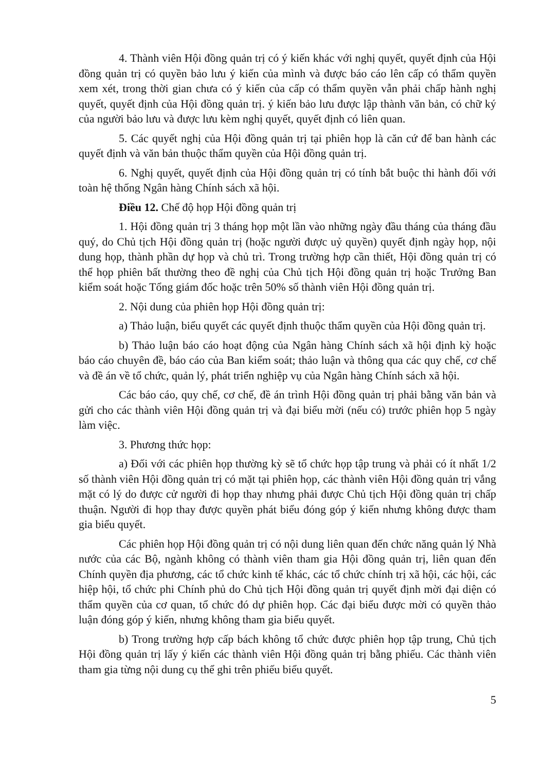4. Thành viên Hội đồng quản trị có ý kiến khác với nghị quyết, quyết định của Hội đồng quản trị có quyền bảo lưu ý kiến của mình và được báo cáo lên cấp có thẩm quyền xem xét, trong thời gian chưa có ý kiến của cấp có thẩm quyền vẫn phải chấp hành nghị quyết, quyết định của Hội đồng quản trị. ý kiến bảo lưu được lập thành văn bản, có chữ ký của người bảo lưu và được lưu kèm nghị quyết, quyết định có liên quan.
5. Các quyết nghị của Hội đồng quản trị tại phiên họp là căn cứ để ban hành các quyết định và văn bản thuộc thẩm quyền của Hội đồng quản trị.
6. Nghị quyết, quyết định của Hội đồng quản trị có tính bắt buộc thi hành đối với toàn hệ thống Ngân hàng Chính sách xã hội.
Điều 12. Chế độ họp Hội đồng quản trị
1. Hội đồng quản trị 3 tháng họp một lần vào những ngày đầu tháng của tháng đầu quý, do Chủ tịch Hội đồng quản trị (hoặc người được uỷ quyền) quyết định ngày họp, nội dung họp, thành phần dự họp và chủ trì. Trong trường hợp cần thiết, Hội đồng quản trị có thể họp phiên bất thường theo đề nghị của Chủ tịch Hội đồng quản trị hoặc Trưởng Ban kiểm soát hoặc Tổng giám đốc hoặc trên 50% số thành viên Hội đồng quản trị.
2. Nội dung của phiên họp Hội đồng quản trị:
a) Thảo luận, biểu quyết các quyết định thuộc thẩm quyền của Hội đồng quản trị.
b) Thảo luận báo cáo hoạt động của Ngân hàng Chính sách xã hội định kỳ hoặc báo cáo chuyên đề, báo cáo của Ban kiểm soát; thảo luận và thông qua các quy chế, cơ chế và đề án về tổ chức, quản lý, phát triển nghiệp vụ của Ngân hàng Chính sách xã hội.
Các báo cáo, quy chế, cơ chế, đề án trình Hội đồng quản trị phải bằng văn bản và gửi cho các thành viên Hội đồng quản trị và đại biểu mời (nếu có) trước phiên họp 5 ngày làm việc.
3. Phương thức họp:
a) Đối với các phiên họp thường kỳ sẽ tổ chức họp tập trung và phải có ít nhất 1/2 số thành viên Hội đồng quản trị có mặt tại phiên họp, các thành viên Hội đồng quản trị vắng mặt có lý do được cử người đi họp thay nhưng phải được Chủ tịch Hội đồng quản trị chấp thuận. Người đi họp thay được quyền phát biểu đóng góp ý kiến nhưng không được tham gia biểu quyết.
Các phiên họp Hội đồng quản trị có nội dung liên quan đến chức năng quản lý Nhà nước của các Bộ, ngành không có thành viên tham gia Hội đồng quản trị, liên quan đến Chính quyền địa phương, các tổ chức kinh tế khác, các tổ chức chính trị xã hội, các hội, các hiệp hội, tổ chức phi Chính phủ do Chủ tịch Hội đồng quản trị quyết định mời đại diện có thẩm quyền của cơ quan, tổ chức đó dự phiên họp. Các đại biểu được mời có quyền thảo luận đóng góp ý kiến, nhưng không tham gia biểu quyết.
b) Trong trường hợp cấp bách không tổ chức được phiên họp tập trung, Chủ tịch Hội đồng quản trị lấy ý kiến các thành viên Hội đồng quản trị bằng phiếu. Các thành viên tham gia từng nội dung cụ thể ghi trên phiếu biểu quyết.
5